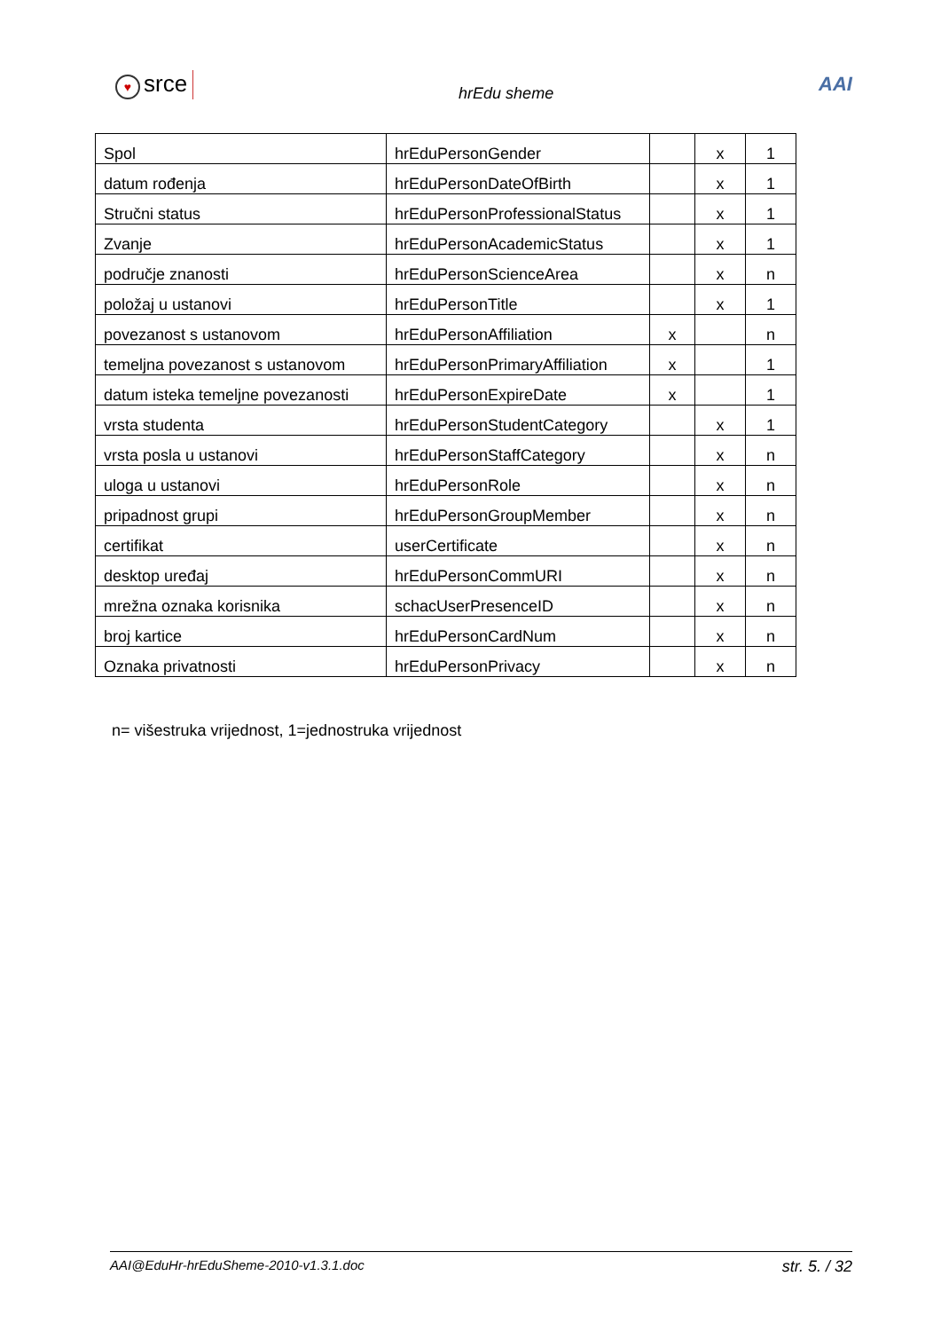♥ srce
hrEdu sheme
AAI
| Spol | hrEduPersonGender | | x | 1 |
| datum rođenja | hrEduPersonDateOfBirth | | x | 1 |
| Stručni status | hrEduPersonProfessionalStatus | | x | 1 |
| Zvanje | hrEduPersonAcademicStatus | | x | 1 |
| područje znanosti | hrEduPersonScienceArea | | x | n |
| položaj u ustanovi | hrEduPersonTitle | | x | 1 |
| povezanost s ustanovom | hrEduPersonAffiliation | x | | n |
| temeljna povezanost s ustanovom | hrEduPersonPrimaryAffiliation | x | | 1 |
| datum isteka temeljne povezanosti | hrEduPersonExpireDate | x | | 1 |
| vrsta studenta | hrEduPersonStudentCategory | | x | 1 |
| vrsta posla u ustanovi | hrEduPersonStaffCategory | | x | n |
| uloga u ustanovi | hrEduPersonRole | | x | n |
| pripadnost grupi | hrEduPersonGroupMember | | x | n |
| certifikat | userCertificate | | x | n |
| desktop uređaj | hrEduPersonCommURI | | x | n |
| mrežna oznaka korisnika | schacUserPresenceID | | x | n |
| broj kartice | hrEduPersonCardNum | | x | n |
| Oznaka privatnosti | hrEduPersonPrivacy | | x | n |
n= višestruka vrijednost, 1=jednostruka vrijednost
AAI@EduHr-hrEduSheme-2010-v1.3.1.doc str. 5. / 32